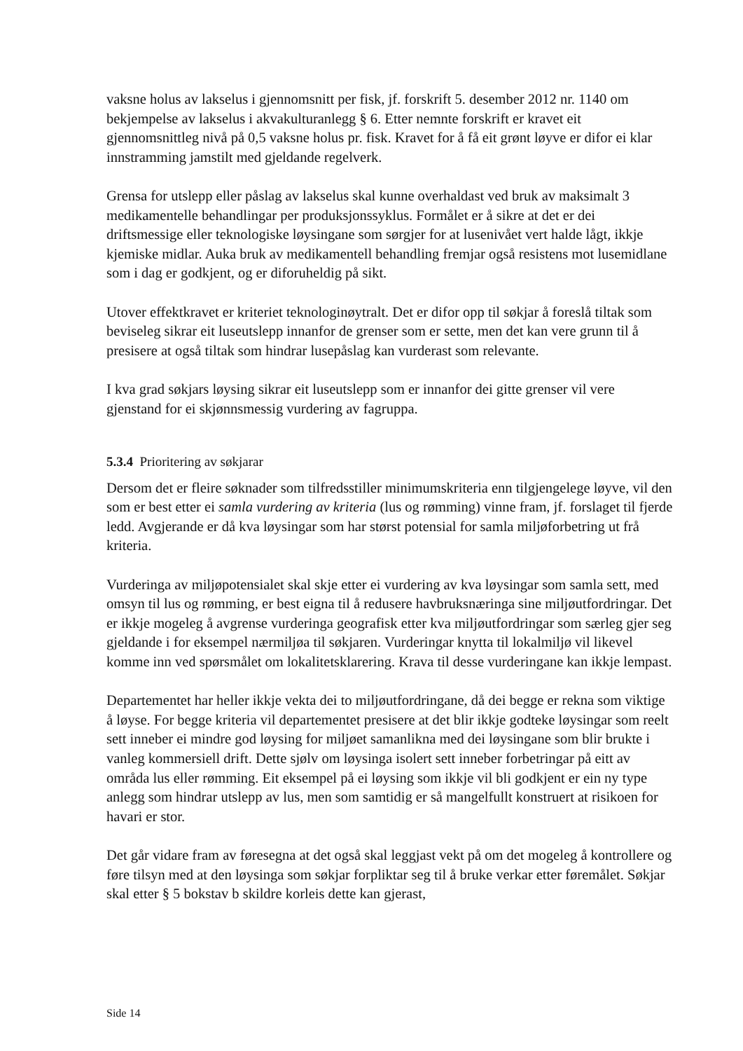vaksne holus av lakselus i gjennomsnitt per fisk, jf. forskrift 5. desember 2012 nr. 1140 om bekjempelse av lakselus i akvakulturanlegg § 6. Etter nemnte forskrift er kravet eit gjennomsnittleg nivå på 0,5 vaksne holus pr. fisk. Kravet for å få eit grønt løyve er difor ei klar innstramming jamstilt med gjeldande regelverk.
Grensa for utslepp eller påslag av lakselus skal kunne overhaldast ved bruk av maksimalt 3 medikamentelle behandlingar per produksjonssyklus. Formålet er å sikre at det er dei driftsmessige eller teknologiske løysingane som sørgjer for at lusenivået vert halde lågt, ikkje kjemiske midlar. Auka bruk av medikamentell behandling fremjar også resistens mot lusemidlane som i dag er godkjent, og er diforuheldig på sikt.
Utover effektkravet er kriteriet teknologinøytralt. Det er difor opp til søkjar å foreslå tiltak som beviseleg sikrar eit luseutslepp innanfor de grenser som er sette, men det kan vere grunn til å presisere at også tiltak som hindrar lusepåslag kan vurderast som relevante.
I kva grad søkjars løysing sikrar eit luseutslepp som er innanfor dei gitte grenser vil vere gjenstand for ei skjønnsmessig vurdering av fagruppa.
5.3.4 Prioritering av søkjarar
Dersom det er fleire søknader som tilfredsstiller minimumskriteria enn tilgjengelege løyve, vil den som er best etter ei samla vurdering av kriteria (lus og rømming) vinne fram, jf. forslaget til fjerde ledd. Avgjerande er då kva løysingar som har størst potensial for samla miljøforbetring ut frå kriteria.
Vurderinga av miljøpotensialet skal skje etter ei vurdering av kva løysingar som samla sett, med omsyn til lus og rømming, er best eigna til å redusere havbruksnæringa sine miljøutfordringar. Det er ikkje mogeleg å avgrense vurderinga geografisk etter kva miljøutfordringar som særleg gjer seg gjeldande i for eksempel nærmiljøa til søkjaren. Vurderingar knytta til lokalmiljø vil likevel komme inn ved spørsmålet om lokalitetsklarering. Krava til desse vurderingane kan ikkje lempast.
Departementet har heller ikkje vekta dei to miljøutfordringane, då dei begge er rekna som viktige å løyse. For begge kriteria vil departementet presisere at det blir ikkje godteke løysingar som reelt sett inneber ei mindre god løysing for miljøet samanlikna med dei løysingane som blir brukte i vanleg kommersiell drift. Dette sjølv om løysinga isolert sett inneber forbetringar på eitt av områda lus eller rømming. Eit eksempel på ei løysing som ikkje vil bli godkjent er ein ny type anlegg som hindrar utslepp av lus, men som samtidig er så mangelfullt konstruert at risikoen for havari er stor.
Det går vidare fram av føresegna at det også skal leggjast vekt på om det mogeleg å kontrollere og føre tilsyn med at den løysinga som søkjar forpliktar seg til å bruke verkar etter føremålet. Søkjar skal etter § 5 bokstav b skildre korleis dette kan gjerast,
Side 14